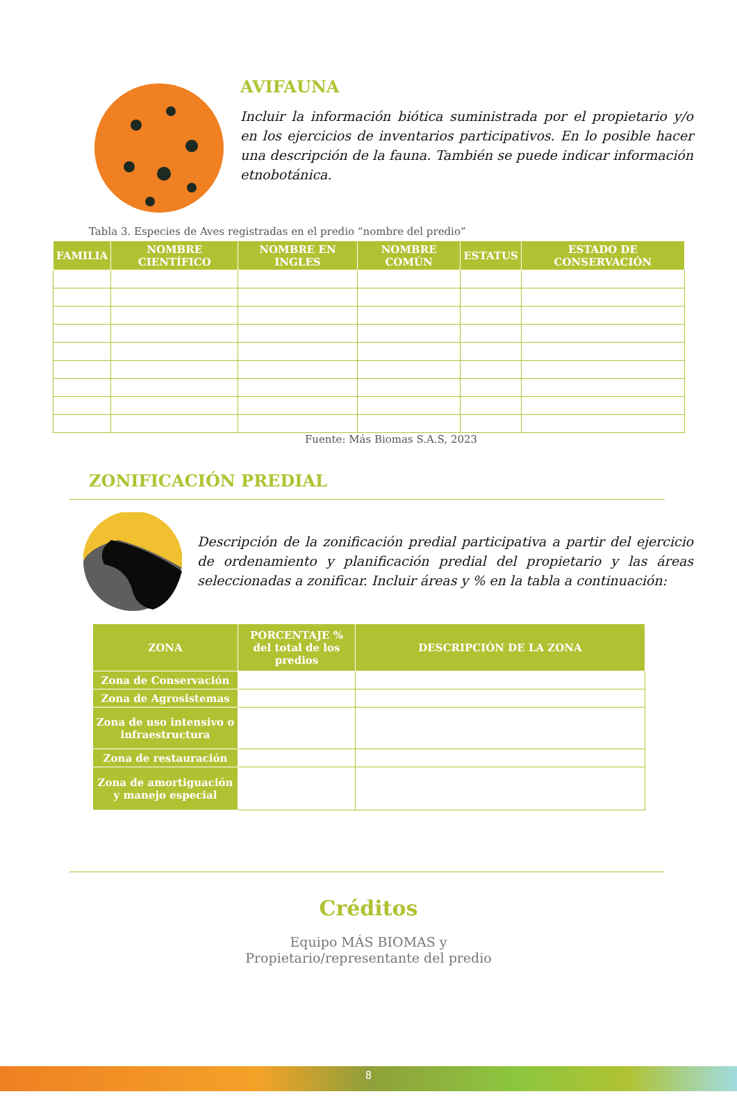AVIFAUNA
Incluir la información biótica suministrada por el propietario y/o en los ejercicios de inventarios participativos. En lo posible hacer una descripción de la fauna. También se puede indicar información etnobotánica.
Tabla 3. Especies de Aves registradas en el predio “nombre del predio”
| FAMILIA | NOMBRE CIENTÍFICO | NOMBRE EN INGLES | NOMBRE COMÚN | ESTATUS | ESTADO DE CONSERVACIÓN |
| --- | --- | --- | --- | --- | --- |
Fuente: Más Biomas S.A.S, 2023
ZONIFICACIÓN PREDIAL
Descripción de la zonificación predial participativa a partir del ejercicio de ordenamiento y planificación predial del propietario y las áreas seleccionadas a zonificar. Incluir áreas y % en la tabla a continuación:
| ZONA | PORCENTAJE % del total de los predios | DESCRIPCIÓN DE LA ZONA |
| --- | --- | --- |
| Zona de Conservación | | |
| Zona de Agrosistemas | | |
| Zona de uso intensivo o infraestructura | | |
| Zona de restauración | | |
| Zona de amortiguación y manejo especial | | |
Créditos
Equipo MÁS BIOMAS y
Propietario/representante del predio
8